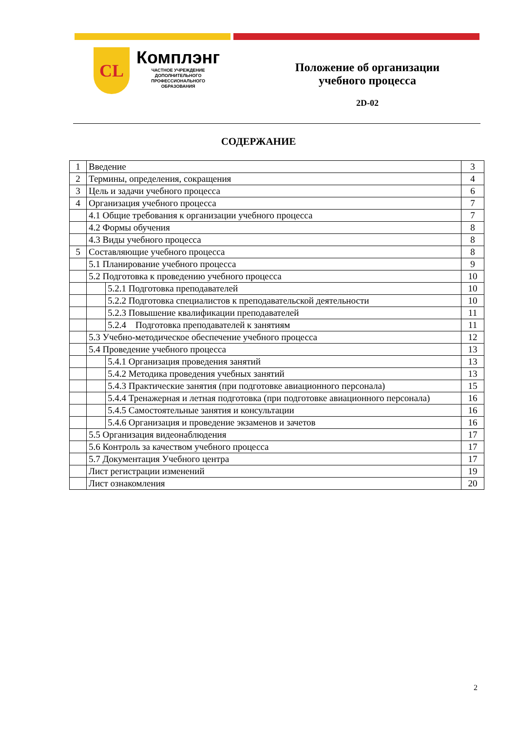CL
Комплэнг
ЧАСТНОЕ УЧРЕЖДЕНИЕ
ДОПОЛНИТЕЛЬНОГО
ПРОФЕССИОНАЛЬНОГО
ОБРАЗОВАНИЯ
Положение об организации
учебного процесса
2D-02
СОДЕРЖАНИЕ
| 1 | Введение | | 3 |
| 2 | Термины, определения, сокращения | | 4 |
| 3 | Цель и задачи учебного процесса | | 6 |
| 4 | Организация учебного процесса | | 7 |
| | 4.1 Общие требования к организации учебного процесса | | 7 |
| | 4.2 Формы обучения | | 8 |
| | 4.3 Виды учебного процесса | | 8 |
| 5 | Составляющие учебного процесса | | 8 |
| | 5.1 Планирование учебного процесса | | 9 |
| | 5.2 Подготовка к проведению учебного процесса | | 10 |
| | | 5.2.1 Подготовка преподавателей | 10 |
| | | 5.2.2 Подготовка специалистов к преподавательской деятельности | 10 |
| | | 5.2.3 Повышение квалификации преподавателей | 11 |
| | | 5.2.4 Подготовка преподавателей к занятиям | 11 |
| | 5.3 Учебно-методическое обеспечение учебного процесса | | 12 |
| | 5.4 Проведение учебного процесса | | 13 |
| | | 5.4.1 Организация проведения занятий | 13 |
| | | 5.4.2 Методика проведения учебных занятий | 13 |
| | | 5.4.3 Практические занятия (при подготовке авиационного персонала) | 15 |
| | | 5.4.4 Тренажерная и летная подготовка (при подготовке авиационного персонала) | 16 |
| | | 5.4.5 Самостоятельные занятия и консультации | 16 |
| | | 5.4.6 Организация и проведение экзаменов и зачетов | 16 |
| | 5.5 Организация видеонаблюдения | | 17 |
| | 5.6 Контроль за качеством учебного процесса | | 17 |
| | 5.7 Документация Учебного центра | | 17 |
| | Лист регистрации изменений | | 19 |
| | Лист ознакомления | | 20 |
2